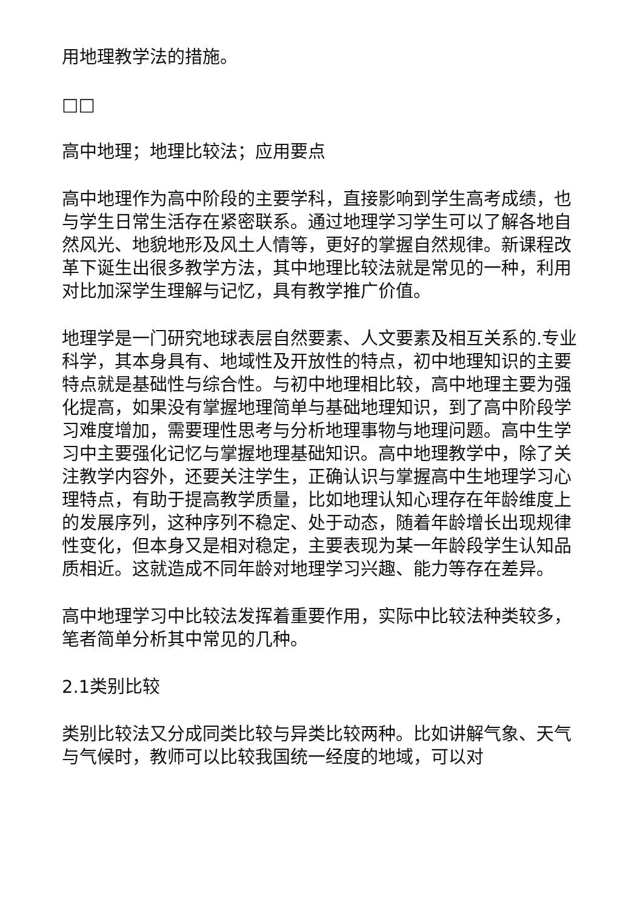用地理教学法的措施。
□□
高中地理；地理比较法；应用要点
高中地理作为高中阶段的主要学科，直接影响到学生高考成绩，也与学生日常生活存在紧密联系。通过地理学习学生可以了解各地自然风光、地貌地形及风土人情等，更好的掌握自然规律。新课程改革下诞生出很多教学方法，其中地理比较法就是常见的一种，利用对比加深学生理解与记忆，具有教学推广价值。
地理学是一门研究地球表层自然要素、人文要素及相互关系的.专业科学，其本身具有、地域性及开放性的特点，初中地理知识的主要特点就是基础性与综合性。与初中地理相比较，高中地理主要为强化提高，如果没有掌握地理简单与基础地理知识，到了高中阶段学习难度增加，需要理性思考与分析地理事物与地理问题。高中生学习中主要强化记忆与掌握地理基础知识。高中地理教学中，除了关注教学内容外，还要关注学生，正确认识与掌握高中生地理学习心理特点，有助于提高教学质量，比如地理认知心理存在年龄维度上的发展序列，这种序列不稳定、处于动态，随着年龄增长出现规律性变化，但本身又是相对稳定，主要表现为某一年龄段学生认知品质相近。这就造成不同年龄对地理学习兴趣、能力等存在差异。
高中地理学习中比较法发挥着重要作用，实际中比较法种类较多，笔者简单分析其中常见的几种。
2.1类别比较
类别比较法又分成同类比较与异类比较两种。比如讲解气象、天气与气候时，教师可以比较我国统一经度的地域，可以对